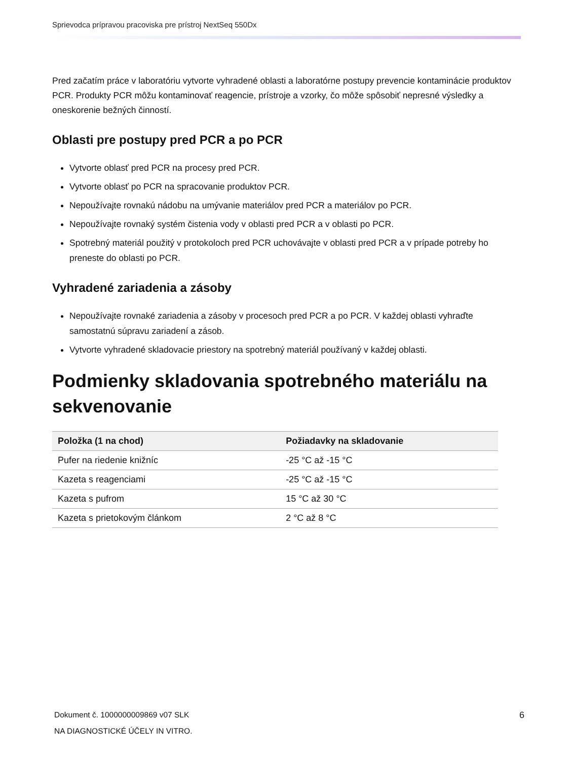Sprievodca prípravou pracoviska pre prístroj NextSeq 550Dx
Pred začatím práce v laboratóriu vytvorte vyhradené oblasti a laboratórne postupy prevencie kontaminácie produktov PCR. Produkty PCR môžu kontaminovať reagencie, prístroje a vzorky, čo môže spôsobiť nepresné výsledky a oneskorenie bežných činností.
Oblasti pre postupy pred PCR a po PCR
Vytvorte oblasť pred PCR na procesy pred PCR.
Vytvorte oblasť po PCR na spracovanie produktov PCR.
Nepoužívajte rovnakú nádobu na umývanie materiálov pred PCR a materiálov po PCR.
Nepoužívajte rovnaký systém čistenia vody v oblasti pred PCR a v oblasti po PCR.
Spotrebný materiál použitý v protokoloch pred PCR uchovávajte v oblasti pred PCR a v prípade potreby ho preneste do oblasti po PCR.
Vyhradené zariadenia a zásoby
Nepoužívajte rovnaké zariadenia a zásoby v procesoch pred PCR a po PCR. V každej oblasti vyhraďte samostatnú súpravu zariadení a zásob.
Vytvorte vyhradené skladovacie priestory na spotrebný materiál používaný v každej oblasti.
Podmienky skladovania spotrebného materiálu na sekvenovanie
| Položka (1 na chod) | Požiadavky na skladovanie |
| --- | --- |
| Pufer na riedenie knižníc | -25 °C až -15 °C |
| Kazeta s reagenciami | -25 °C až -15 °C |
| Kazeta s pufrom | 15 °C až 30 °C |
| Kazeta s prietokovým článkom | 2 °C až 8 °C |
Dokument č. 1000000009869 v07 SLK
NA DIAGNOSTICKÉ ÚČELY IN VITRO.
6